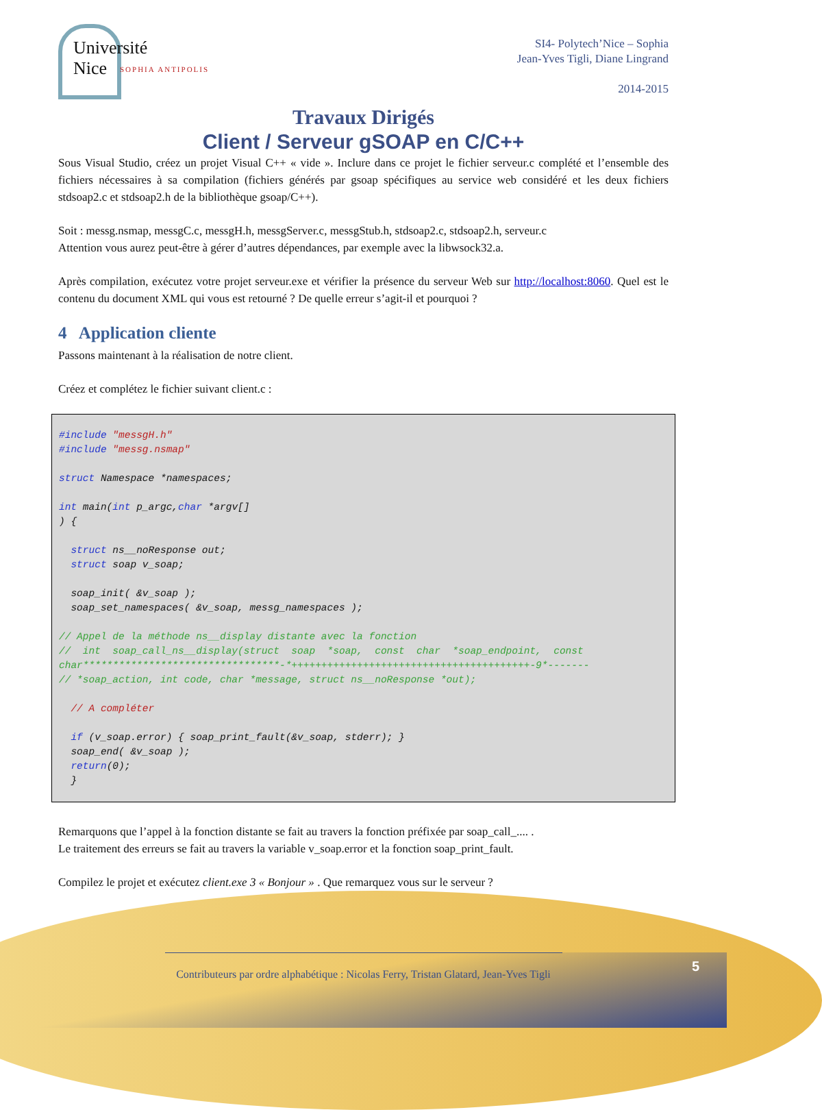Université
Nice
SOPHIA ANTIPOLIS
SI4- Polytech’Nice – Sophia
Jean-Yves Tigli, Diane Lingrand
2014-2015
Travaux Dirigés
Client / Serveur gSOAP en C/C++
Sous Visual Studio, créez un projet Visual C++ « vide ». Inclure dans ce projet le fichier serveur.c complété et l’ensemble des fichiers nécessaires à sa compilation (fichiers générés par gsoap spécifiques au service web considéré et les deux fichiers stdsoap2.c et stdsoap2.h de la bibliothèque gsoap/C++).
Soit : messg.nsmap, messgC.c, messgH.h, messgServer.c, messgStub.h, stdsoap2.c, stdsoap2.h, serveur.c
Attention vous aurez peut-être à gérer d’autres dépendances, par exemple avec la libwsock32.a.
Après compilation, exécutez votre projet serveur.exe et vérifier la présence du serveur Web sur http://localhost:8060. Quel est le contenu du document XML qui vous est retourné ? De quelle erreur s’agit-il et pourquoi ?
4 Application cliente
Passons maintenant à la réalisation de notre client.
Créez et complétez le fichier suivant client.c :
#include "messgH.h"
#include "messg.nsmap"

struct Namespace *namespaces;

int main(int p_argc,char *argv[]
) {

  struct ns__noResponse out;
  struct soap v_soap;

  soap_init( &v_soap );
  soap_set_namespaces( &v_soap, messg_namespaces );

// Appel de la méthode ns__display distante avec la fonction
//  int  soap_call_ns__display(struct  soap  *soap,  const  char  *soap_endpoint,  const char*********************************-*++++++++++++++++++++++++++++++++++++++++-9*-------
// *soap_action, int code, char *message, struct ns__noResponse *out);

  // A compléter

  if (v_soap.error) { soap_print_fault(&v_soap, stderr); }
  soap_end( &v_soap );
  return(0);
  }
Remarquons que l’appel à la fonction distante se fait au travers la fonction préfixée par soap_call_.... .
Le traitement des erreurs se fait au travers la variable v_soap.error et la fonction soap_print_fault.
Compilez le projet et exécutez client.exe 3 « Bonjour » . Que remarquez vous sur le serveur ?
Contributeurs par ordre alphabétique : Nicolas Ferry, Tristan Glatard, Jean-Yves Tigli
5